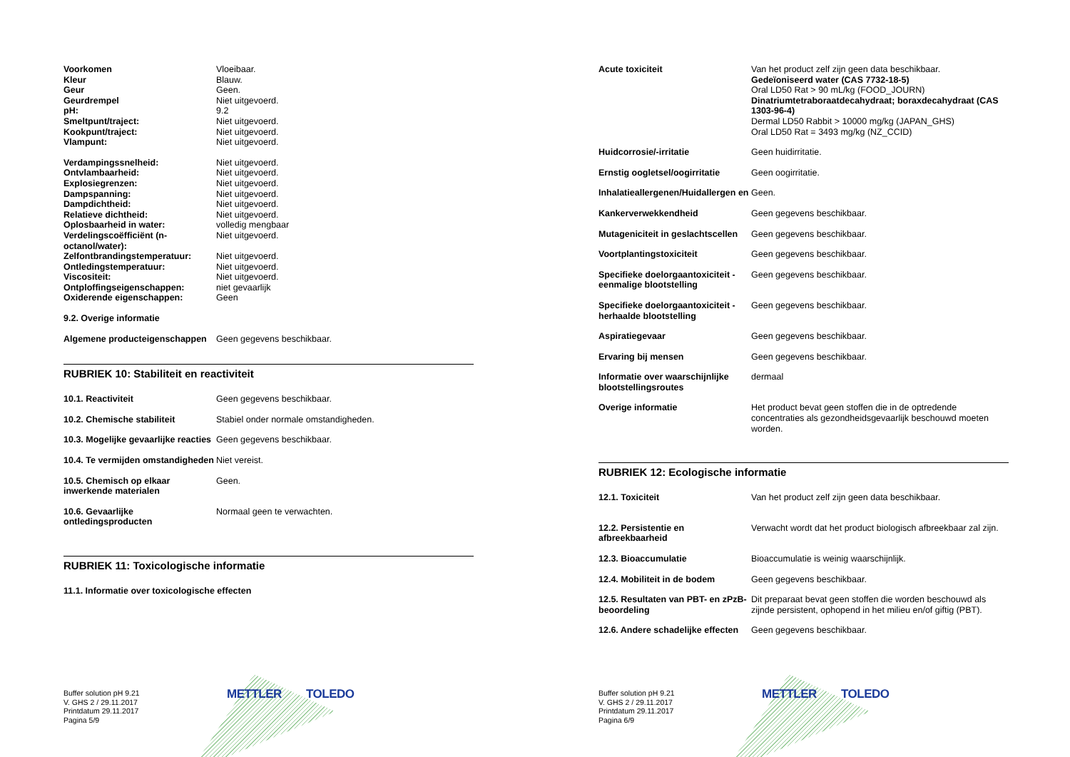| Voorkomen | Vloeibaar. |
| Kleur | Blauw. |
| Geur | Geen. |
| Geurdrempel | Niet uitgevoerd. |
| pH: | 9.2 |
| Smeltpunt/traject: | Niet uitgevoerd. |
| Kookpunt/traject: | Niet uitgevoerd. |
| Vlampunt: | Niet uitgevoerd. |
| Verdampingssnelheid: | Niet uitgevoerd. |
| Ontvlambaarheid: | Niet uitgevoerd. |
| Explosiegrenzen: | Niet uitgevoerd. |
| Dampspanning: | Niet uitgevoerd. |
| Dampdichtheid: | Niet uitgevoerd. |
| Relatieve dichtheid: | Niet uitgevoerd. |
| Oplosbaarheid in water: | volledig mengbaar |
| Verdelingscoëfficiënt (n-octanol/water): | Niet uitgevoerd. |
| Zelfontbrandingstemperatuur: | Niet uitgevoerd. |
| Ontledingstemperatuur: | Niet uitgevoerd. |
| Viscositeit: | Niet uitgevoerd. |
| Ontploffingseigenschappen: | niet gevaarlijk |
| Oxiderende eigenschappen: | Geen |
| 9.2. Overige informatie | |
| Algemene producteigenschappen | Geen gegevens beschikbaar. |
RUBRIEK 10: Stabiliteit en reactiviteit
| 10.1. Reactiviteit | Geen gegevens beschikbaar. |
| 10.2. Chemische stabiliteit | Stabiel onder normale omstandigheden. |
| 10.3. Mogelijke gevaarlijke reacties | Geen gegevens beschikbaar. |
| 10.4. Te vermijden omstandigheden | Niet vereist. |
| 10.5. Chemisch op elkaar inwerkende materialen | Geen. |
| 10.6. Gevaarlijke ontledingsproducten | Normaal geen te verwachten. |
RUBRIEK 11: Toxicologische informatie
11.1. Informatie over toxicologische effecten
Buffer solution pH 9.21
V. GHS 2 / 29.11.2017
Printdatum 29.11.2017
Pagina 5/9
METTLER TOLEDO
| Acute toxiciteit | Van het product zelf zijn geen data beschikbaar. Gedeïoniseerd water (CAS 7732-18-5) Oral LD50 Rat > 90 mL/kg (FOOD_JOURN) Dinatriumtetraboraatdecahydraat; boraxdecahydraat (CAS 1303-96-4) Dermal LD50 Rabbit > 10000 mg/kg (JAPAN_GHS) Oral LD50 Rat = 3493 mg/kg (NZ_CCID) |
| Huidcorrosie/-irritatie | Geen huidirritatie. |
| Ernstig oogletsel/oogirritatie | Geen oogirritatie. |
| Inhalatieallergenen/Huidallergen en | Geen. |
| Kankerverwekkendheid | Geen gegevens beschikbaar. |
| Mutageniciteit in geslachtscellen | Geen gegevens beschikbaar. |
| Voortplantingstoxiciteit | Geen gegevens beschikbaar. |
| Specifieke doelorgaantoxiciteit - eenmalige blootstelling | Geen gegevens beschikbaar. |
| Specifieke doelorgaantoxiciteit - herhaalde blootstelling | Geen gegevens beschikbaar. |
| Aspiratiegevaar | Geen gegevens beschikbaar. |
| Ervaring bij mensen | Geen gegevens beschikbaar. |
| Informatie over waarschijnlijke blootstellingsroutes | dermaal |
| Overige informatie | Het product bevat geen stoffen die in de optredende concentraties als gezondheidsgevaarlijk beschouwd moeten worden. |
RUBRIEK 12: Ecologische informatie
| 12.1. Toxiciteit | Van het product zelf zijn geen data beschikbaar. |
| 12.2. Persistentie en afbreekbaarheid | Verwacht wordt dat het product biologisch afbreekbaar zal zijn. |
| 12.3. Bioaccumulatie | Bioaccumulatie is weinig waarschijnlijk. |
| 12.4. Mobiliteit in de bodem | Geen gegevens beschikbaar. |
| 12.5. Resultaten van PBT- en zPzB-beoordeling | Dit preparaat bevat geen stoffen die worden beschouwd als zijnde persistent, ophopend in het milieu en/of giftig (PBT). |
| 12.6. Andere schadelijke effecten | Geen gegevens beschikbaar. |
Buffer solution pH 9.21
V. GHS 2 / 29.11.2017
Printdatum 29.11.2017
Pagina 6/9
METTLER TOLEDO